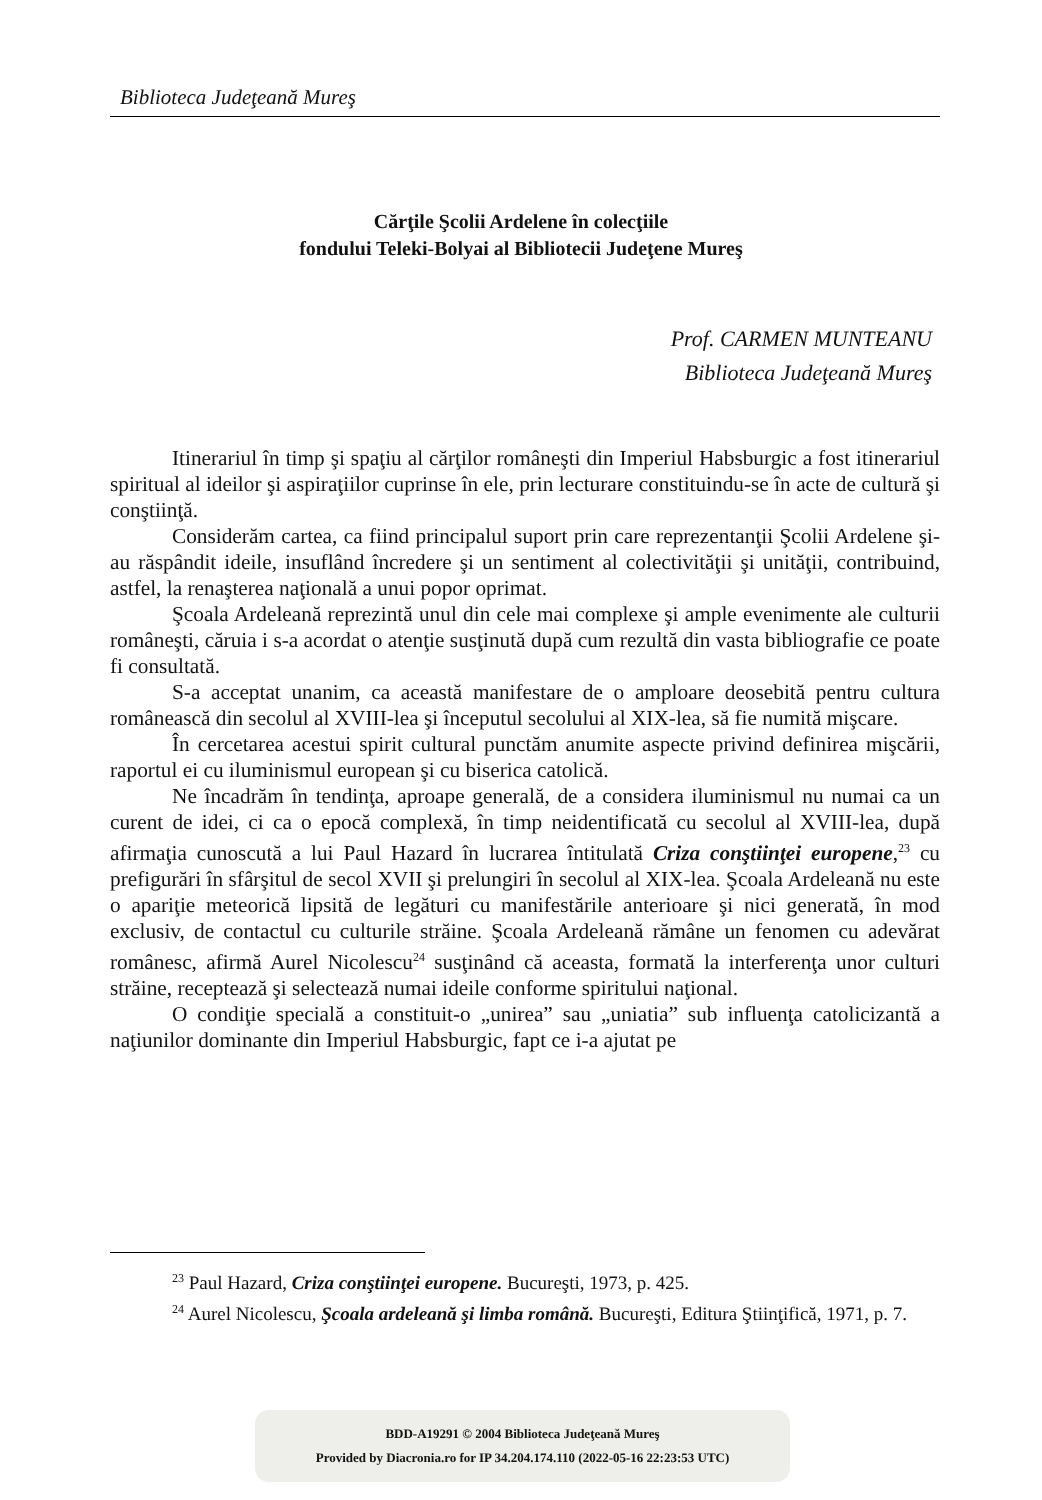Biblioteca Judeţeană Mureş
Cărţile Şcolii Ardelene în colecţiile
fondului Teleki-Bolyai al Bibliotecii Judeţene Mureş
Prof. CARMEN MUNTEANU
Biblioteca Judeţeană Mureş
Itinerariul în timp şi spaţiu al cărţilor româneşti din Imperiul Habsburgic a fost itinerariul spiritual al ideilor şi aspiraţiilor cuprinse în ele, prin lecturare constituindu-se în acte de cultură şi conştiinţă.
Considerăm cartea, ca fiind principalul suport prin care reprezentanţii Şcolii Ardelene şi-au răspândit ideile, insuflând încredere şi un sentiment al colectivităţii şi unităţii, contribuind, astfel, la renaşterea naţională a unui popor oprimat.
Şcoala Ardeleană reprezintă unul din cele mai complexe şi ample evenimente ale culturii româneşti, căruia i s-a acordat o atenţie susţinută după cum rezultă din vasta bibliografie ce poate fi consultată.
S-a acceptat unanim, ca această manifestare de o amploare deosebită pentru cultura românească din secolul al XVIII-lea şi începutul secolului al XIX-lea, să fie numită mişcare.
În cercetarea acestui spirit cultural punctăm anumite aspecte privind definirea mişcării, raportul ei cu iluminismul european şi cu biserica catolică.
Ne încadrăm în tendinţa, aproape generală, de a considera iluminismul nu numai ca un curent de idei, ci ca o epocă complexă, în timp neidentificată cu secolul al XVIII-lea, după afirmaţia cunoscută a lui Paul Hazard în lucrarea întitulată Criza conştiinţei europene,<sup>23</sup> cu prefigurări în sfârşitul de secol XVII şi prelungiri în secolul al XIX-lea. Şcoala Ardeleană nu este o apariţie meteorică lipsită de legături cu manifestările anterioare şi nici generată, în mod exclusiv, de contactul cu culturile străine. Şcoala Ardeleană rămâne un fenomen cu adevărat românesc, afirmă Aurel Nicolescu<sup>24</sup> susţinând că aceasta, formată la interferenţa unor culturi străine, receptează şi selectează numai ideile conforme spiritului naţional.
O condiţie specială a constituit-o „unirea” sau „uniatia” sub influenţa catolicizantă a naţiunilor dominante din Imperiul Habsburgic, fapt ce i-a ajutat pe
<sup>23</sup> Paul Hazard, Criza conştiinţei europene. Bucureşti, 1973, p. 425.
<sup>24</sup> Aurel Nicolescu, Şcoala ardeleană şi limba română. Bucureşti, Editura Ştiinţifică, 1971, p. 7.
BDD-A19291 © 2004 Biblioteca Judeţeană Mureş
Provided by Diacronia.ro for IP 34.204.174.110 (2022-05-16 22:23:53 UTC)